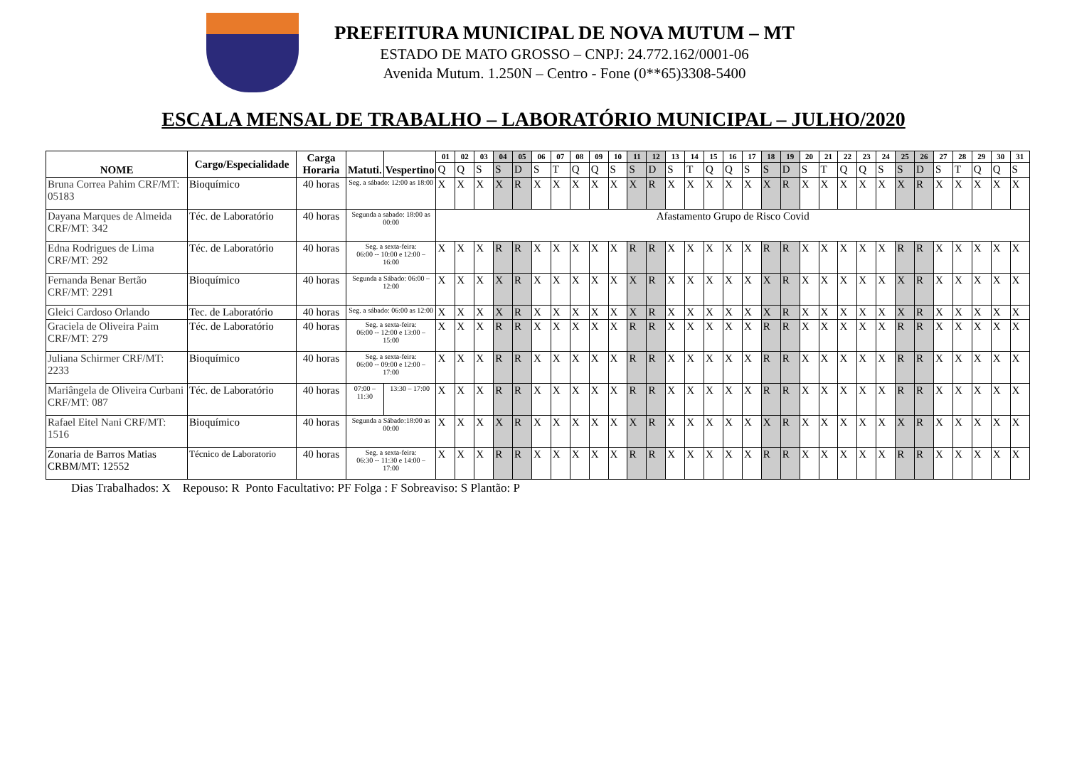PREFEITURA MUNICIPAL DE NOVA MUTUM – MT
ESTADO DE MATO GROSSO – CNPJ: 24.772.162/0001-06
Avenida Mutum. 1.250N – Centro - Fone (0**65)3308-5400
ESCALA MENSAL DE TRABALHO – LABORATÓRIO MUNICIPAL – JULHO/2020
| NOME | Cargo/Especialidade | Carga Horaria | Matuti. | Vespertino | 01 | 02 | 03 | 04 | 05 | 06 | 07 | 08 | 09 | 10 | 11 | 12 | 13 | 14 | 15 | 16 | 17 | 18 | 19 | 20 | 21 | 22 | 23 | 24 | 25 | 26 | 27 | 28 | 29 | 30 | 31 |
| --- | --- | --- | --- | --- | --- | --- | --- | --- | --- | --- | --- | --- | --- | --- | --- | --- | --- | --- | --- | --- | --- | --- | --- | --- | --- | --- | --- | --- | --- | --- | --- | --- | --- | --- | --- |
| | | | | | Q | Q | S | S | D | S | T | Q | Q | S | S | D | S | T | Q | Q | S | S | D | S | T | Q | Q | S | S | D | S | T | Q | Q | S |
| Bruna Correa Pahim CRF/MT: 05183 | Bioquímico | 40 horas | Seg. a sábado: 12:00 as 18:00 | | X | X | X | X | R | X | X | X | X | X | X | R | X | X | X | X | X | X | R | X | X | X | X | X | X | R | X | X | X | X | X |
| Dayana Marques de Almeida CRF/MT: 342 | Téc. de Laboratório | 40 horas | Segunda a sabado: 18:00 as 00:00 | | Afastamento Grupo de Risco Covid | | | | | | | | | | | | | | | | | | | | | | | | | | | | | | |
| Edna Rodrigues de Lima CRF/MT: 292 | Téc. de Laboratório | 40 horas | Seg. a sexta-feira: 06:00 -- 10:00 e 12:00 – 16:00 | | X | X | X | R | R | X | X | X | X | X | R | R | X | X | X | X | X | R | R | X | X | X | X | X | R | R | X | X | X | X | X |
| Fernanda Benar Bertão CRF/MT: 2291 | Bioquímico | 40 horas | Segunda a Sábado: 06:00 – 12:00 | | X | X | X | X | R | X | X | X | X | X | X | R | X | X | X | X | X | X | R | X | X | X | X | X | X | R | X | X | X | X | X |
| Gleici Cardoso Orlando | Tec. de Laboratório | 40 horas | Seg. a sábado: 06:00 as 12:00 | | X | X | X | X | R | X | X | X | X | X | X | R | X | X | X | X | X | X | R | X | X | X | X | X | X | R | X | X | X | X | X |
| Graciela de Oliveira Paim CRF/MT: 279 | Téc. de Laboratório | 40 horas | Seg. a sexta-feira: 06:00 -- 12:00 e 13:00 – 15:00 | | X | X | X | R | R | X | X | X | X | X | R | R | X | X | X | X | X | R | R | X | X | X | X | X | R | R | X | X | X | X | X |
| Juliana Schirmer CRF/MT: 2233 | Bioquímico | 40 horas | Seg. a sexta-feira: 06:00 -- 09:00 e 12:00 – 17:00 | | X | X | X | R | R | X | X | X | X | X | R | R | X | X | X | X | X | R | R | X | X | X | X | X | R | R | X | X | X | X | X |
| Mariângela de Oliveira Curbani CRF/MT: 087 | Téc. de Laboratório | 40 horas | 07:00 – 11:30 | 13:30 – 17:00 | X | X | X | R | R | X | X | X | X | X | R | R | X | X | X | X | X | R | R | X | X | X | X | X | R | R | X | X | X | X | X |
| Rafael Eitel Nani CRF/MT: 1516 | Bioquímico | 40 horas | Segunda a Sábado:18:00 as 00:00 | | X | X | X | X | R | X | X | X | X | X | X | R | X | X | X | X | X | X | R | X | X | X | X | X | X | R | X | X | X | X | X |
| Zonaria de Barros Matias CRBM/MT: 12552 | Técnico de Laboratorio | 40 horas | Seg. a sexta-feira: 06:30 -- 11:30 e 14:00 – 17:00 | | X | X | X | R | R | X | X | X | X | X | R | R | X | X | X | X | X | R | R | X | X | X | X | X | R | R | X | X | X | X | X |
Dias Trabalhados: X Repouso: R Ponto Facultativo: PF Folga : F Sobreaviso: S Plantão: P